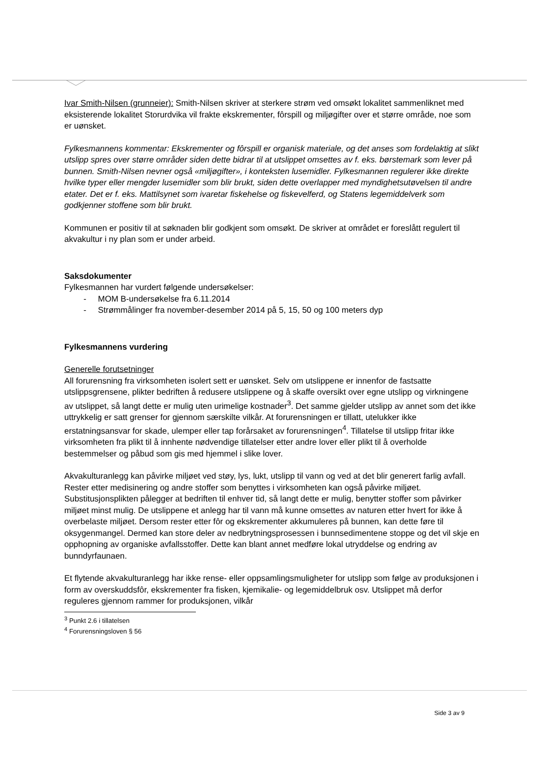Ivar Smith-Nilsen (grunneier): Smith-Nilsen skriver at sterkere strøm ved omsøkt lokalitet sammenliknet med eksisterende lokalitet Storurdvika vil frakte ekskrementer, fôrspill og miljøgifter over et større område, noe som er uønsket.
Fylkesmannens kommentar: Ekskrementer og fôrspill er organisk materiale, og det anses som fordelaktig at slikt utslipp spres over større områder siden dette bidrar til at utslippet omsettes av f. eks. børstemark som lever på bunnen. Smith-Nilsen nevner også «miljøgifter», i konteksten lusemidler. Fylkesmannen regulerer ikke direkte hvilke typer eller mengder lusemidler som blir brukt, siden dette overlapper med myndighetsutøvelsen til andre etater. Det er f. eks. Mattilsynet som ivaretar fiskehelse og fiskevelferd, og Statens legemiddelverk som godkjenner stoffene som blir brukt.
Kommunen er positiv til at søknaden blir godkjent som omsøkt. De skriver at området er foreslått regulert til akvakultur i ny plan som er under arbeid.
Saksdokumenter
Fylkesmannen har vurdert følgende undersøkelser:
- MOM B-undersøkelse fra 6.11.2014
- Strømmålinger fra november-desember 2014 på 5, 15, 50 og 100 meters dyp
Fylkesmannens vurdering
Generelle forutsetninger
All forurensning fra virksomheten isolert sett er uønsket. Selv om utslippene er innenfor de fastsatte utslippsgrensene, plikter bedriften å redusere utslippene og å skaffe oversikt over egne utslipp og virkningene av utslippet, så langt dette er mulig uten urimelige kostnader<sup>3</sup>. Det samme gjelder utslipp av annet som det ikke uttrykkelig er satt grenser for gjennom særskilte vilkår. At forurensningen er tillatt, utelukker ikke erstatningsansvar for skade, ulemper eller tap forårsaket av forurensningen<sup>4</sup>. Tillatelse til utslipp fritar ikke virksomheten fra plikt til å innhente nødvendige tillatelser etter andre lover eller plikt til å overholde bestemmelser og påbud som gis med hjemmel i slike lover.
Akvakulturanlegg kan påvirke miljøet ved støy, lys, lukt, utslipp til vann og ved at det blir generert farlig avfall. Rester etter medisinering og andre stoffer som benyttes i virksomheten kan også påvirke miljøet. Substitusjonsplikten pålegger at bedriften til enhver tid, så langt dette er mulig, benytter stoffer som påvirker miljøet minst mulig. De utslippene et anlegg har til vann må kunne omsettes av naturen etter hvert for ikke å overbelaste miljøet. Dersom rester etter fôr og ekskrementer akkumuleres på bunnen, kan dette føre til oksygenmangel. Dermed kan store deler av nedbrytningsprosessen i bunnsedimentene stoppe og det vil skje en opphopning av organiske avfallsstoffer. Dette kan blant annet medføre lokal utryddelse og endring av bunndyrfaunaen.
Et flytende akvakulturanlegg har ikke rense- eller oppsamlingsmuligheter for utslipp som følge av produksjonen i form av overskuddsfôr, ekskrementer fra fisken, kjemikalie- og legemiddelbruk osv. Utslippet må derfor reguleres gjennom rammer for produksjonen, vilkår
<sup>3</sup> Punkt 2.6 i tillatelsen
<sup>4</sup> Forurensningsloven § 56
Side 3 av 9